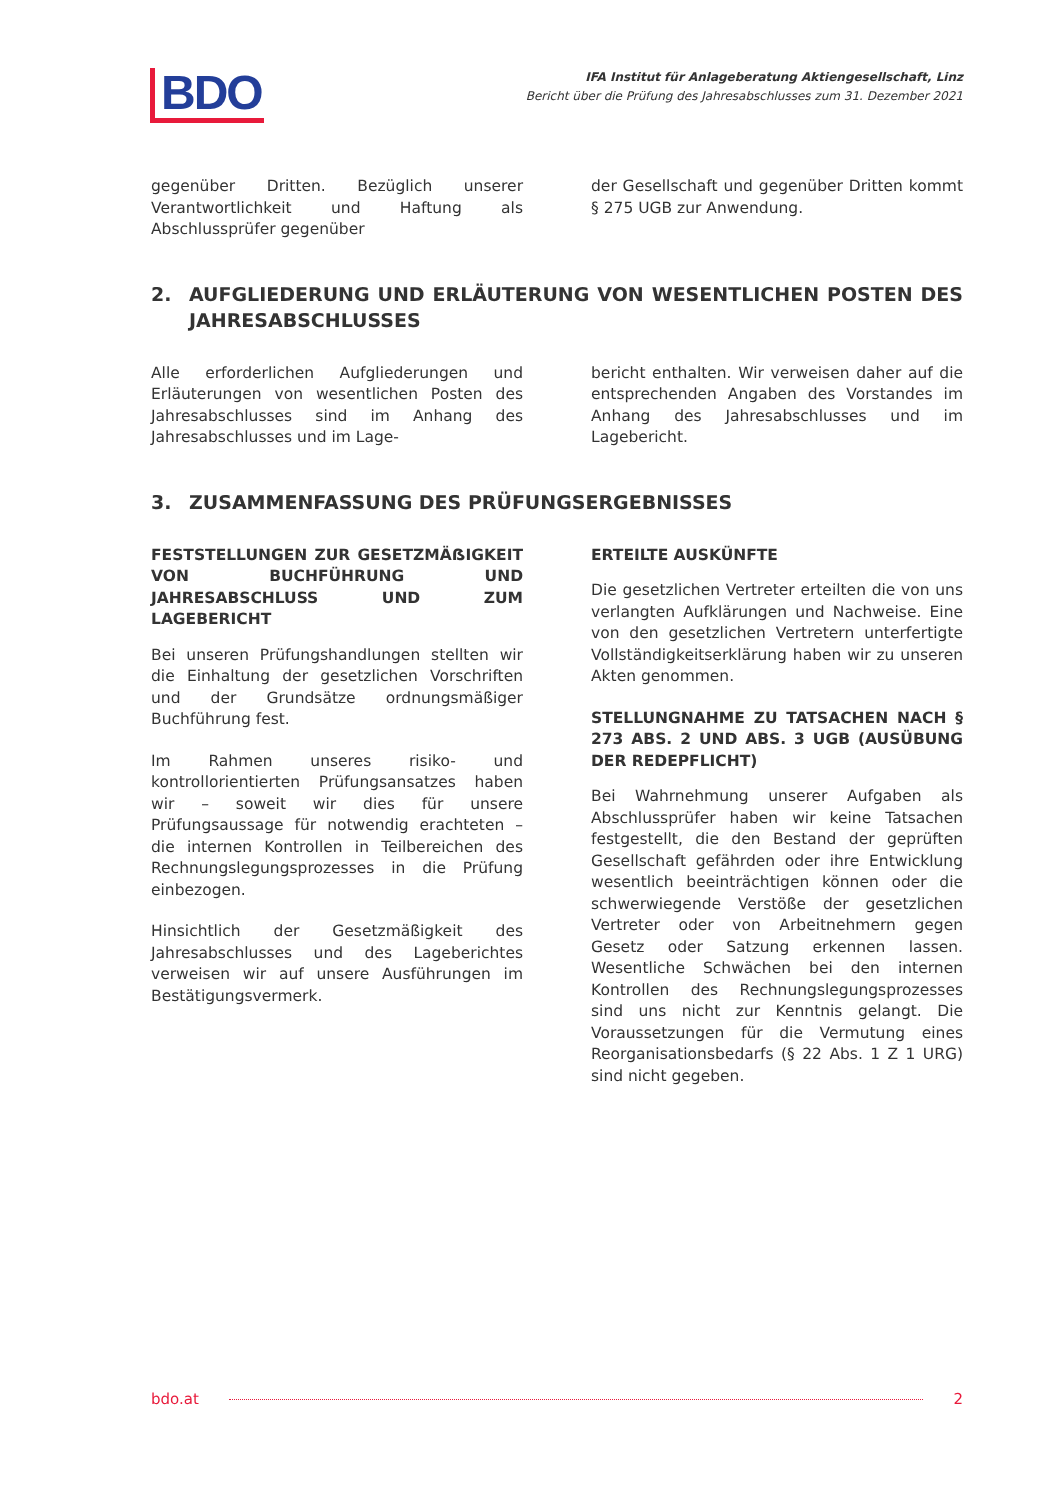BDO
IFA Institut für Anlageberatung Aktiengesellschaft, Linz
Bericht über die Prüfung des Jahresabschlusses zum 31. Dezember 2021
gegenüber Dritten. Bezüglich unserer Verantwortlichkeit und Haftung als Abschlussprüfer gegenüber
der Gesellschaft und gegenüber Dritten kommt § 275 UGB zur Anwendung.
2. AUFGLIEDERUNG UND ERLÄUTERUNG VON WESENTLICHEN POSTEN DES JAHRESABSCHLUSSES
Alle erforderlichen Aufgliederungen und Erläuterungen von wesentlichen Posten des Jahresabschlusses sind im Anhang des Jahresabschlusses und im Lage-
bericht enthalten. Wir verweisen daher auf die entsprechenden Angaben des Vorstandes im Anhang des Jahresabschlusses und im Lagebericht.
3. ZUSAMMENFASSUNG DES PRÜFUNGSERGEBNISSES
FESTSTELLUNGEN ZUR GESETZMÄẞIGKEIT VON BUCHFÜHRUNG UND JAHRESABSCHLUSS UND ZUM LAGEBERICHT
Bei unseren Prüfungshandlungen stellten wir die Einhaltung der gesetzlichen Vorschriften und der Grundsätze ordnungsmäßiger Buchführung fest.
Im Rahmen unseres risiko- und kontrollorientierten Prüfungsansatzes haben wir – soweit wir dies für unsere Prüfungsaussage für notwendig erachteten – die internen Kontrollen in Teilbereichen des Rechnungslegungsprozesses in die Prüfung einbezogen.
Hinsichtlich der Gesetzmäßigkeit des Jahresabschlusses und des Lageberichtes verweisen wir auf unsere Ausführungen im Bestätigungsvermerk.
ERTEILTE AUSKÜNFTE
Die gesetzlichen Vertreter erteilten die von uns verlangten Aufklärungen und Nachweise. Eine von den gesetzlichen Vertretern unterfertigte Vollständigkeitserklärung haben wir zu unseren Akten genommen.
STELLUNGNAHME ZU TATSACHEN NACH § 273 ABS. 2 UND ABS. 3 UGB (AUSÜBUNG DER REDEPFLICHT)
Bei Wahrnehmung unserer Aufgaben als Abschlussprüfer haben wir keine Tatsachen festgestellt, die den Bestand der geprüften Gesellschaft gefährden oder ihre Entwicklung wesentlich beeinträchtigen können oder die schwerwiegende Verstöße der gesetzlichen Vertreter oder von Arbeitnehmern gegen Gesetz oder Satzung erkennen lassen. Wesentliche Schwächen bei den internen Kontrollen des Rechnungslegungsprozesses sind uns nicht zur Kenntnis gelangt. Die Voraussetzungen für die Vermutung eines Reorganisationsbedarfs (§ 22 Abs. 1 Z 1 URG) sind nicht gegeben.
bdo.at 2